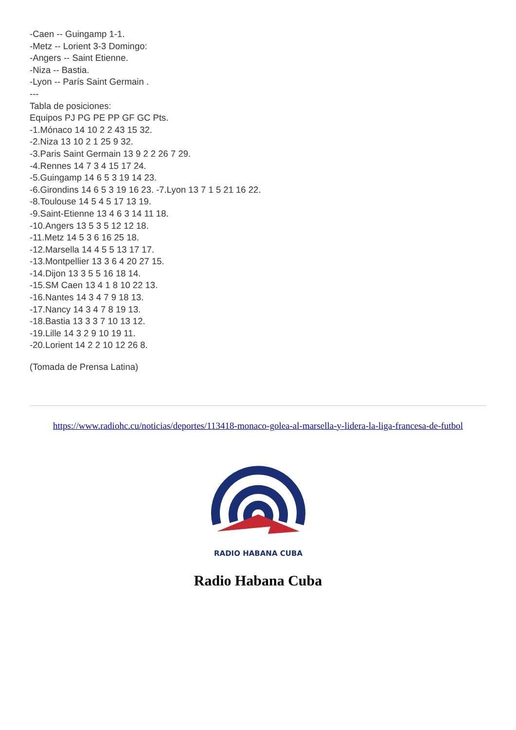-Caen -- Guingamp 1-1.
-Metz -- Lorient 3-3 Domingo:
-Angers -- Saint Etienne.
-Niza -- Bastia.
-Lyon -- París Saint Germain .
---
Tabla de posiciones:
Equipos PJ PG PE PP GF GC Pts.
-1.Mónaco 14 10 2 2 43 15 32.
-2.Niza 13 10 2 1 25 9 32.
-3.Paris Saint Germain 13 9 2 2 26 7 29.
-4.Rennes 14 7 3 4 15 17 24.
-5.Guingamp 14 6 5 3 19 14 23.
-6.Girondins 14 6 5 3 19 16 23. -7.Lyon 13 7 1 5 21 16 22.
-8.Toulouse 14 5 4 5 17 13 19.
-9.Saint-Etienne 13 4 6 3 14 11 18.
-10.Angers 13 5 3 5 12 12 18.
-11.Metz 14 5 3 6 16 25 18.
-12.Marsella 14 4 5 5 13 17 17.
-13.Montpellier 13 3 6 4 20 27 15.
-14.Dijon 13 3 5 5 16 18 14.
-15.SM Caen 13 4 1 8 10 22 13.
-16.Nantes 14 3 4 7 9 18 13.
-17.Nancy 14 3 4 7 8 19 13.
-18.Bastia 13 3 3 7 10 13 12.
-19.Lille 14 3 2 9 10 19 11.
-20.Lorient 14 2 2 10 12 26 8.
(Tomada de Prensa Latina)
https://www.radiohc.cu/noticias/deportes/113418-monaco-golea-al-marsella-y-lidera-la-liga-francesa-de-futbol
RADIO HABANA CUBA
Radio Habana Cuba